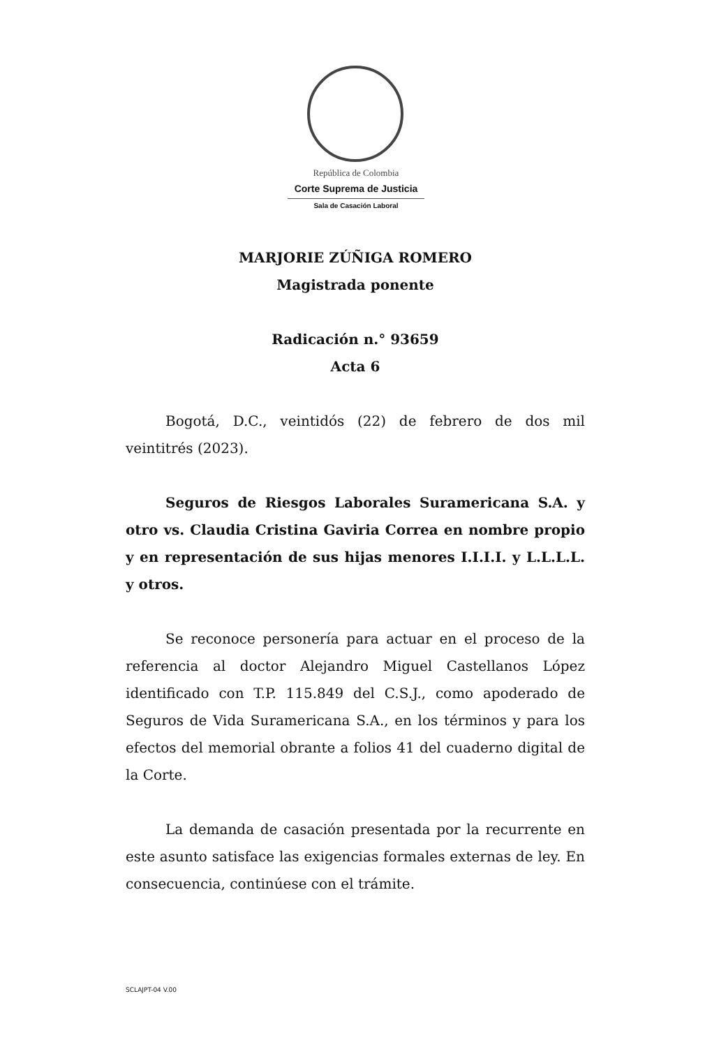República de Colombia
Corte Suprema de Justicia
Sala de Casación Laboral
MARJORIE ZÚÑIGA ROMERO
Magistrada ponente
Radicación n.° 93659
Acta 6
Bogotá, D.C., veintidós (22) de febrero de dos mil veintitrés (2023).
Seguros de Riesgos Laborales Suramericana S.A. y otro vs. Claudia Cristina Gaviria Correa en nombre propio y en representación de sus hijas menores I.I.I.I. y L.L.L.L. y otros.
Se reconoce personería para actuar en el proceso de la referencia al doctor Alejandro Miguel Castellanos López identificado con T.P. 115.849 del C.S.J., como apoderado de Seguros de Vida Suramericana S.A., en los términos y para los efectos del memorial obrante a folios 41 del cuaderno digital de la Corte.
La demanda de casación presentada por la recurrente en este asunto satisface las exigencias formales externas de ley. En consecuencia, continúese con el trámite.
SCLAJPT-04 V.00